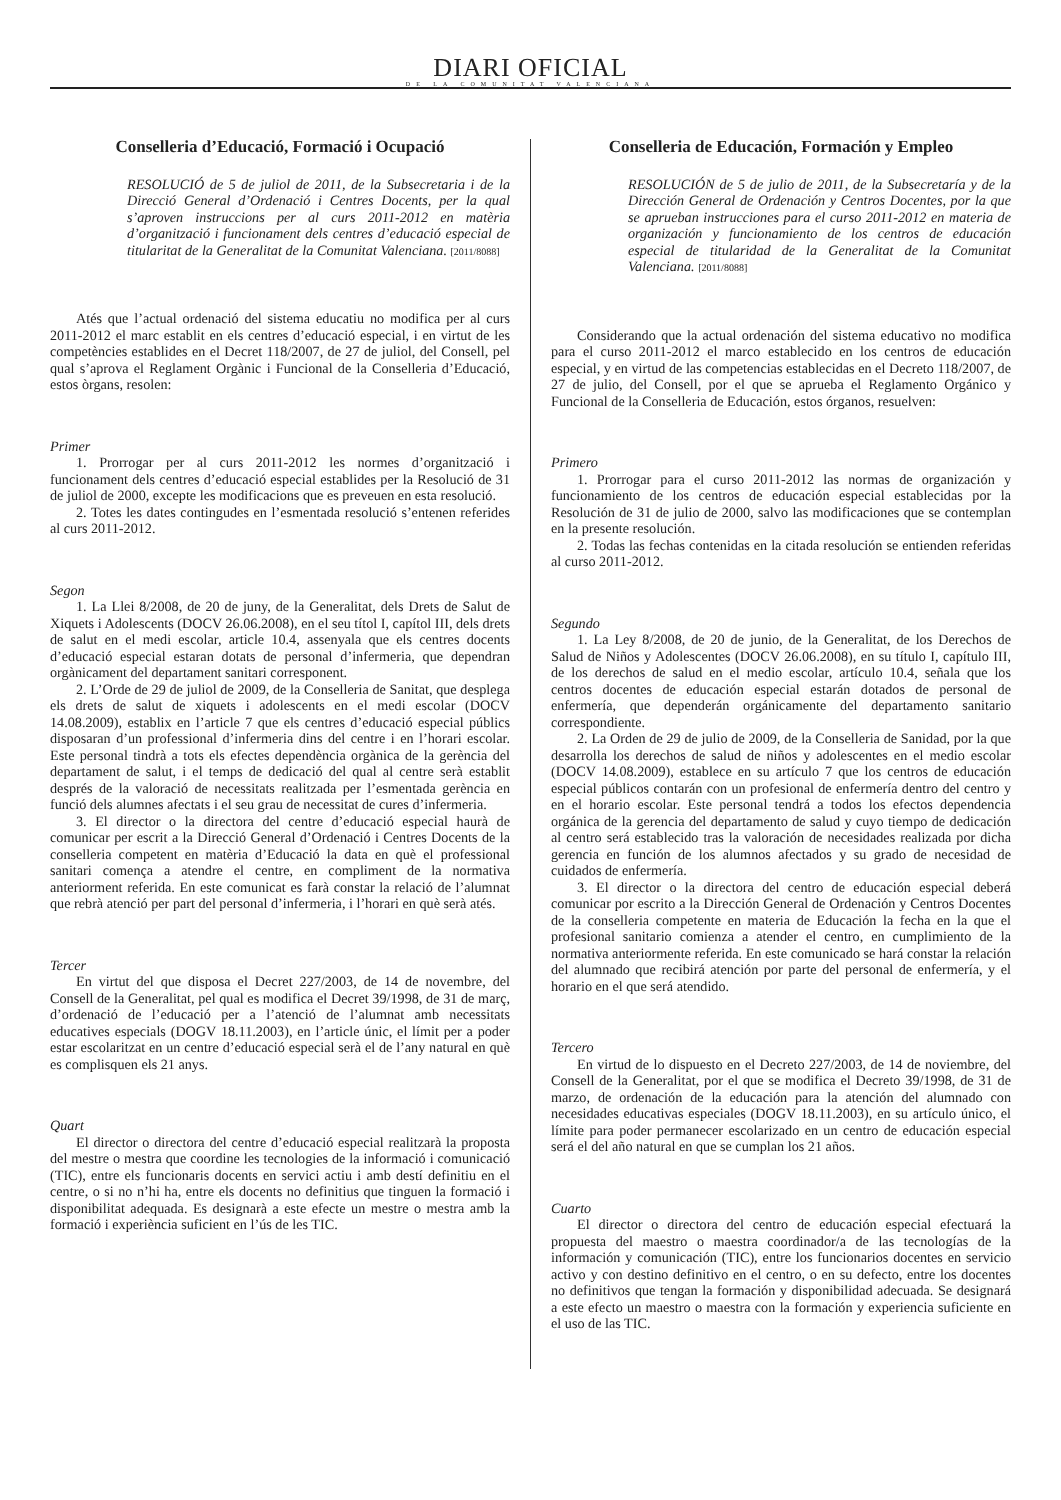DIARI OFICIAL
DE LA COMUNITAT VALENCIANA
Conselleria d’Educació, Formació i Ocupació
RESOLUCIÓ de 5 de juliol de 2011, de la Subsecretaria i de la Direcció General d’Ordenació i Centres Docents, per la qual s’aproven instruccions per al curs 2011-2012 en matèria d’organització i funcionament dels centres d’educació especial de titularitat de la Generalitat de la Comunitat Valenciana. [2011/8088]
Atés que l’actual ordenació del sistema educatiu no modifica per al curs 2011-2012 el marc establit en els centres d’educació especial, i en virtut de les competències establides en el Decret 118/2007, de 27 de juliol, del Consell, pel qual s’aprova el Reglament Orgànic i Funcional de la Conselleria d’Educació, estos òrgans, resolen:
Primer
1. Prorrogar per al curs 2011-2012 les normes d’organització i funcionament dels centres d’educació especial establides per la Resolució de 31 de juliol de 2000, excepte les modificacions que es preveuen en esta resolució.
2. Totes les dates contingudes en l’esmentada resolució s’entenen referides al curs 2011-2012.
Segon
1. La Llei 8/2008, de 20 de juny, de la Generalitat, dels Drets de Salut de Xiquets i Adolescents (DOCV 26.06.2008), en el seu títol I, capítol III, dels drets de salut en el medi escolar, article 10.4, assenyala que els centres docents d’educació especial estaran dotats de personal d’infermeria, que dependran orgànicament del departament sanitari corresponent.
2. L’Orde de 29 de juliol de 2009, de la Conselleria de Sanitat, que desplega els drets de salut de xiquets i adolescents en el medi escolar (DOCV 14.08.2009), establix en l’article 7 que els centres d’educació especial públics disposaran d’un professional d’infermeria dins del centre i en l’horari escolar. Este personal tindrà a tots els efectes dependència orgànica de la gerència del departament de salut, i el temps de dedicació del qual al centre serà establit després de la valoració de necessitats realitzada per l’esmentada gerència en funció dels alumnes afectats i el seu grau de necessitat de cures d’infermeria.
3. El director o la directora del centre d’educació especial haurà de comunicar per escrit a la Direcció General d’Ordenació i Centres Docents de la conselleria competent en matèria d’Educació la data en què el professional sanitari comença a atendre el centre, en compliment de la normativa anteriorment referida. En este comunicat es farà constar la relació de l’alumnat que rebrà atenció per part del personal d’infermeria, i l’horari en què serà atés.
Tercer
En virtut del que disposa el Decret 227/2003, de 14 de novembre, del Consell de la Generalitat, pel qual es modifica el Decret 39/1998, de 31 de març, d’ordenació de l’educació per a l’atenció de l’alumnat amb necessitats educatives especials (DOGV 18.11.2003), en l’article únic, el límit per a poder estar escolaritzat en un centre d’educació especial serà el de l’any natural en què es complisquen els 21 anys.
Quart
El director o directora del centre d’educació especial realitzarà la proposta del mestre o mestra que coordine les tecnologies de la informació i comunicació (TIC), entre els funcionaris docents en servici actiu i amb destí definitiu en el centre, o si no n’hi ha, entre els docents no definitius que tinguen la formació i disponibilitat adequada. Es designarà a este efecte un mestre o mestra amb la formació i experiència suficient en l’ús de les TIC.
Conselleria de Educación, Formación y Empleo
RESOLUCIÓN de 5 de julio de 2011, de la Subsecretaría y de la Dirección General de Ordenación y Centros Docentes, por la que se aprueban instrucciones para el curso 2011-2012 en materia de organización y funcionamiento de los centros de educación especial de titularidad de la Generalitat de la Comunitat Valenciana. [2011/8088]
Considerando que la actual ordenación del sistema educativo no modifica para el curso 2011-2012 el marco establecido en los centros de educación especial, y en virtud de las competencias establecidas en el Decreto 118/2007, de 27 de julio, del Consell, por el que se aprueba el Reglamento Orgánico y Funcional de la Conselleria de Educación, estos órganos, resuelven:
Primero
1. Prorrogar para el curso 2011-2012 las normas de organización y funcionamiento de los centros de educación especial establecidas por la Resolución de 31 de julio de 2000, salvo las modificaciones que se contemplan en la presente resolución.
2. Todas las fechas contenidas en la citada resolución se entienden referidas al curso 2011-2012.
Segundo
1. La Ley 8/2008, de 20 de junio, de la Generalitat, de los Derechos de Salud de Niños y Adolescentes (DOCV 26.06.2008), en su título I, capítulo III, de los derechos de salud en el medio escolar, artículo 10.4, señala que los centros docentes de educación especial estarán dotados de personal de enfermería, que dependerán orgánicamente del departamento sanitario correspondiente.
2. La Orden de 29 de julio de 2009, de la Conselleria de Sanidad, por la que desarrolla los derechos de salud de niños y adolescentes en el medio escolar (DOCV 14.08.2009), establece en su artículo 7 que los centros de educación especial públicos contarán con un profesional de enfermería dentro del centro y en el horario escolar. Este personal tendrá a todos los efectos dependencia orgánica de la gerencia del departamento de salud y cuyo tiempo de dedicación al centro será establecido tras la valoración de necesidades realizada por dicha gerencia en función de los alumnos afectados y su grado de necesidad de cuidados de enfermería.
3. El director o la directora del centro de educación especial deberá comunicar por escrito a la Dirección General de Ordenación y Centros Docentes de la conselleria competente en materia de Educación la fecha en la que el profesional sanitario comienza a atender el centro, en cumplimiento de la normativa anteriormente referida. En este comunicado se hará constar la relación del alumnado que recibirá atención por parte del personal de enfermería, y el horario en el que será atendido.
Tercero
En virtud de lo dispuesto en el Decreto 227/2003, de 14 de noviembre, del Consell de la Generalitat, por el que se modifica el Decreto 39/1998, de 31 de marzo, de ordenación de la educación para la atención del alumnado con necesidades educativas especiales (DOGV 18.11.2003), en su artículo único, el límite para poder permanecer escolarizado en un centro de educación especial será el del año natural en que se cumplan los 21 años.
Cuarto
El director o directora del centro de educación especial efectuará la propuesta del maestro o maestra coordinador/a de las tecnologías de la información y comunicación (TIC), entre los funcionarios docentes en servicio activo y con destino definitivo en el centro, o en su defecto, entre los docentes no definitivos que tengan la formación y disponibilidad adecuada. Se designará a este efecto un maestro o maestra con la formación y experiencia suficiente en el uso de las TIC.